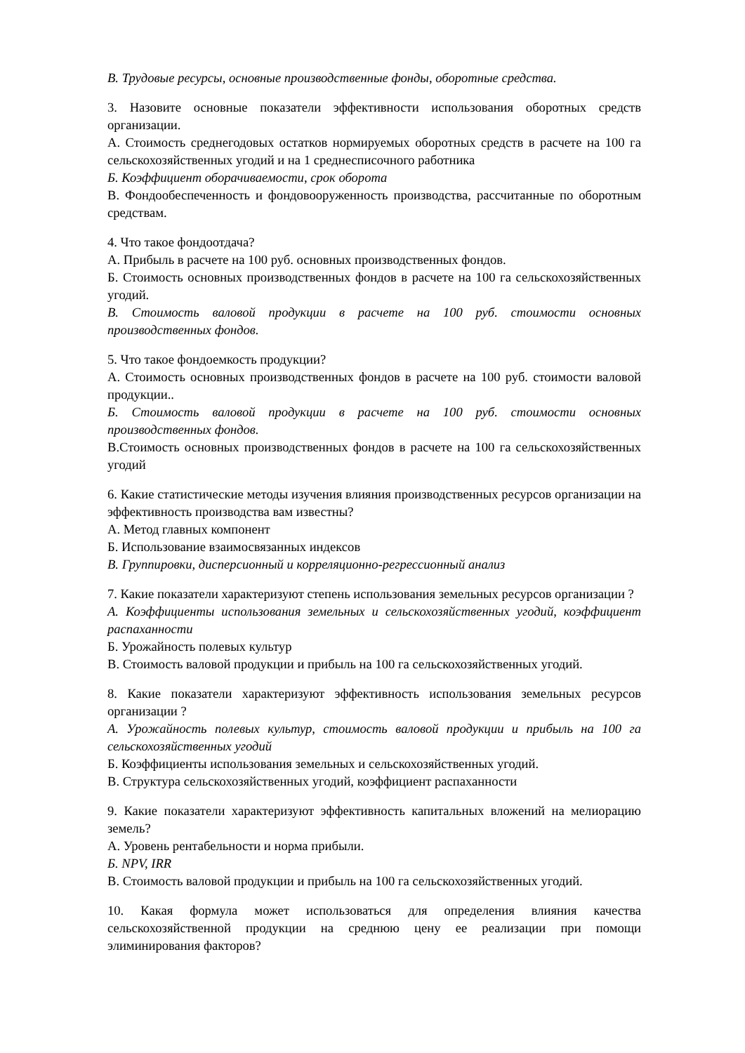В. Трудовые ресурсы, основные производственные фонды, оборотные средства.
3. Назовите основные показатели эффективности использования оборотных средств организации.
А. Стоимость среднегодовых остатков нормируемых оборотных средств в расчете на 100 га сельскохозяйственных угодий и на 1 среднесписочного работника
Б. Коэффициент оборачиваемости, срок оборота
В. Фондообеспеченность и фондовооруженность производства, рассчитанные по оборотным средствам.
4. Что такое фондоотдача?
А. Прибыль в расчете на 100 руб. основных производственных фондов.
Б. Стоимость основных производственных фондов в расчете на 100 га сельскохозяйственных угодий.
В. Стоимость валовой продукции в расчете на 100 руб. стоимости основных производственных фондов.
5. Что такое фондоемкость продукции?
А. Стоимость основных производственных фондов в расчете на 100 руб. стоимости валовой продукции..
Б. Стоимость валовой продукции в расчете на 100 руб. стоимости основных производственных фондов.
В.Стоимость основных производственных фондов в расчете на 100 га сельскохозяйственных угодий
6. Какие статистические методы изучения влияния производственных ресурсов организации на эффективность производства вам известны?
А. Метод главных компонент
Б. Использование взаимосвязанных индексов
В. Группировки, дисперсионный и корреляционно-регрессионный анализ
7. Какие показатели характеризуют степень использования земельных ресурсов организации ?
А. Коэффициенты использования земельных и сельскохозяйственных угодий, коэффициент распаханности
Б. Урожайность полевых культур
В. Стоимость валовой продукции и прибыль на 100 га сельскохозяйственных угодий.
8. Какие показатели характеризуют эффективность использования земельных ресурсов организации ?
А. Урожайность полевых культур, стоимость валовой продукции и прибыль на 100 га сельскохозяйственных угодий
Б. Коэффициенты использования земельных и сельскохозяйственных угодий.
В. Структура сельскохозяйственных угодий, коэффициент распаханности
9. Какие показатели характеризуют эффективность капитальных вложений на мелиорацию земель?
А. Уровень рентабельности и норма прибыли.
Б. NPV, IRR
В. Стоимость валовой продукции и прибыль на 100 га сельскохозяйственных угодий.
10. Какая формула может использоваться для определения влияния качества сельскохозяйственной продукции на среднюю цену ее реализации при помощи элиминирования факторов?